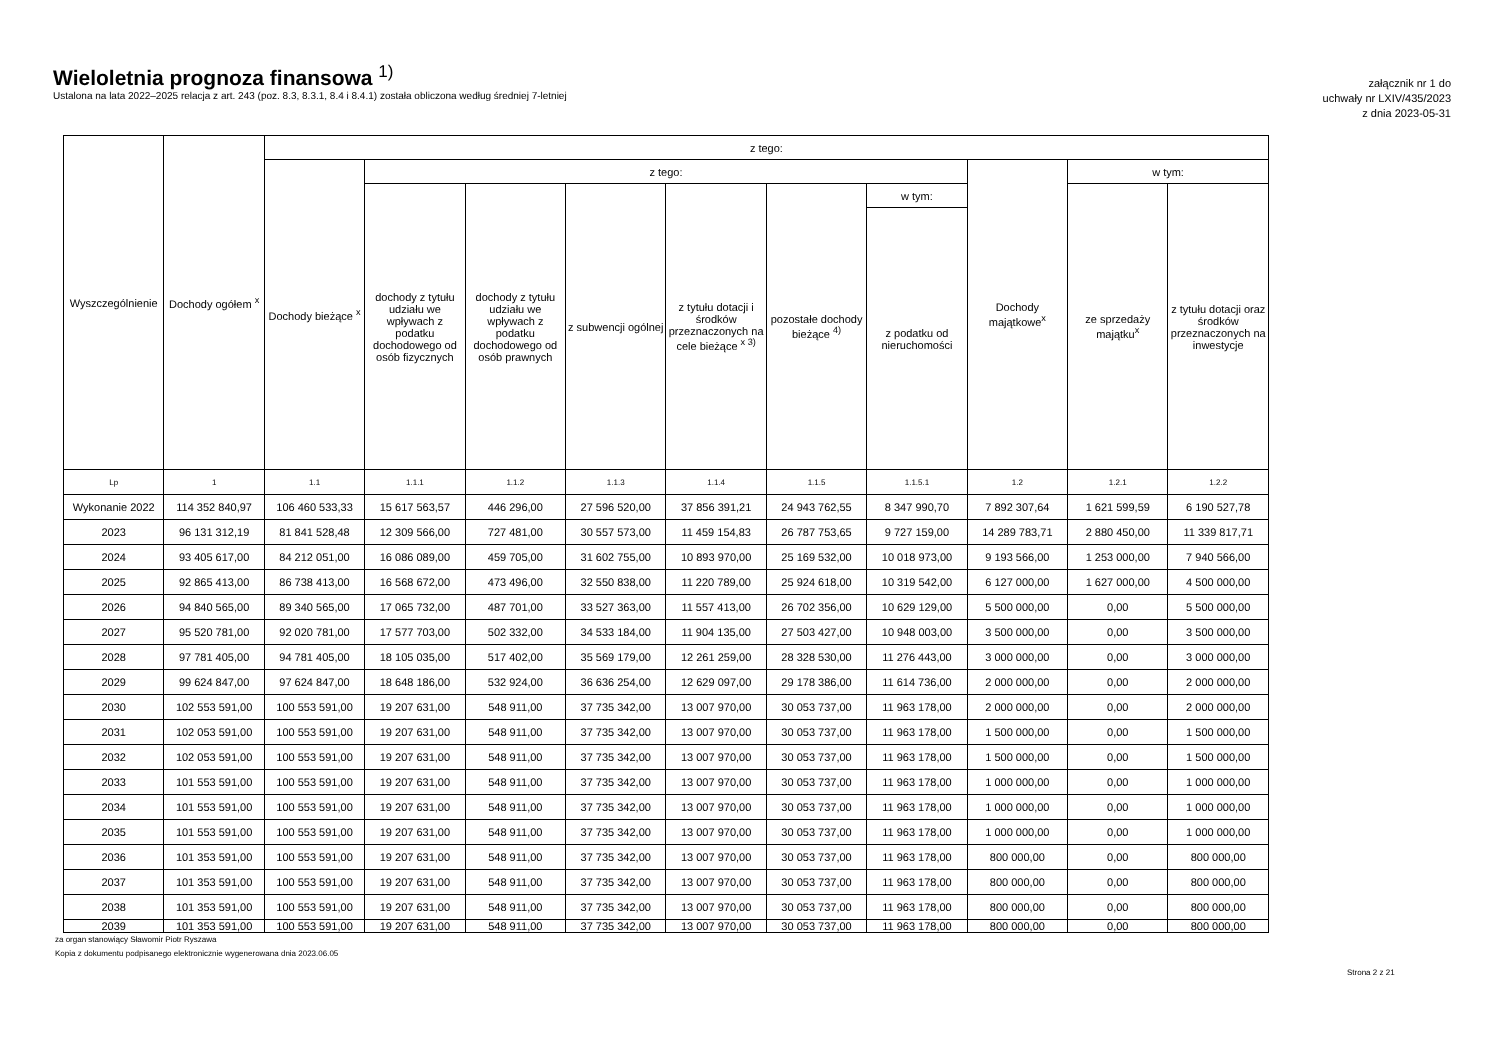Wieloletnia prognoza finansowa <sup>1)</sup>
Ustalona na lata 2022–2025 relacja z art. 243 (poz. 8.3, 8.3.1, 8.4 i 8.4.1) została obliczona według średniej 7-letniej
załącznik nr 1 do
uchwały nr LXIV/435/2023
z dnia 2023-05-31
| Wyszczególnienie | Dochody ogółem <sup>x</sup> | z tego: | | | | | | | | | |
| --- | --- | --- | --- | --- | --- | --- | --- | --- | --- | --- | --- |
| | | Dochody bieżące <sup>x</sup> | z tego: | | | | | | Dochody majątkowe<sup>x</sup> | w tym: | |
| | | | dochody z tytułu udziału we wpływach z podatku dochodowego od osób fizycznych | dochody z tytułu udziału we wpływach z podatku dochodowego od osób prawnych | z subwencji ogólnej | z tytułu dotacji i środków przeznaczonych na cele bieżące <sup>x 3)</sup> | pozostałe dochody bieżące <sup>4)</sup> | w tym: | | ze sprzedaży majątku<sup>x</sup> | z tytułu dotacji oraz środków przeznaczonych na inwestycje |
| | | | | | | | | z podatku od nieruchomości | | | |
| Lp | 1 | 1.1 | 1.1.1 | 1.1.2 | 1.1.3 | 1.1.4 | 1.1.5 | 1.1.5.1 | 1.2 | 1.2.1 | 1.2.2 |
| Wykonanie 2022 | 114 352 840,97 | 106 460 533,33 | 15 617 563,57 | 446 296,00 | 27 596 520,00 | 37 856 391,21 | 24 943 762,55 | 8 347 990,70 | 7 892 307,64 | 1 621 599,59 | 6 190 527,78 |
| 2023 | 96 131 312,19 | 81 841 528,48 | 12 309 566,00 | 727 481,00 | 30 557 573,00 | 11 459 154,83 | 26 787 753,65 | 9 727 159,00 | 14 289 783,71 | 2 880 450,00 | 11 339 817,71 |
| 2024 | 93 405 617,00 | 84 212 051,00 | 16 086 089,00 | 459 705,00 | 31 602 755,00 | 10 893 970,00 | 25 169 532,00 | 10 018 973,00 | 9 193 566,00 | 1 253 000,00 | 7 940 566,00 |
| 2025 | 92 865 413,00 | 86 738 413,00 | 16 568 672,00 | 473 496,00 | 32 550 838,00 | 11 220 789,00 | 25 924 618,00 | 10 319 542,00 | 6 127 000,00 | 1 627 000,00 | 4 500 000,00 |
| 2026 | 94 840 565,00 | 89 340 565,00 | 17 065 732,00 | 487 701,00 | 33 527 363,00 | 11 557 413,00 | 26 702 356,00 | 10 629 129,00 | 5 500 000,00 | 0,00 | 5 500 000,00 |
| 2027 | 95 520 781,00 | 92 020 781,00 | 17 577 703,00 | 502 332,00 | 34 533 184,00 | 11 904 135,00 | 27 503 427,00 | 10 948 003,00 | 3 500 000,00 | 0,00 | 3 500 000,00 |
| 2028 | 97 781 405,00 | 94 781 405,00 | 18 105 035,00 | 517 402,00 | 35 569 179,00 | 12 261 259,00 | 28 328 530,00 | 11 276 443,00 | 3 000 000,00 | 0,00 | 3 000 000,00 |
| 2029 | 99 624 847,00 | 97 624 847,00 | 18 648 186,00 | 532 924,00 | 36 636 254,00 | 12 629 097,00 | 29 178 386,00 | 11 614 736,00 | 2 000 000,00 | 0,00 | 2 000 000,00 |
| 2030 | 102 553 591,00 | 100 553 591,00 | 19 207 631,00 | 548 911,00 | 37 735 342,00 | 13 007 970,00 | 30 053 737,00 | 11 963 178,00 | 2 000 000,00 | 0,00 | 2 000 000,00 |
| 2031 | 102 053 591,00 | 100 553 591,00 | 19 207 631,00 | 548 911,00 | 37 735 342,00 | 13 007 970,00 | 30 053 737,00 | 11 963 178,00 | 1 500 000,00 | 0,00 | 1 500 000,00 |
| 2032 | 102 053 591,00 | 100 553 591,00 | 19 207 631,00 | 548 911,00 | 37 735 342,00 | 13 007 970,00 | 30 053 737,00 | 11 963 178,00 | 1 500 000,00 | 0,00 | 1 500 000,00 |
| 2033 | 101 553 591,00 | 100 553 591,00 | 19 207 631,00 | 548 911,00 | 37 735 342,00 | 13 007 970,00 | 30 053 737,00 | 11 963 178,00 | 1 000 000,00 | 0,00 | 1 000 000,00 |
| 2034 | 101 553 591,00 | 100 553 591,00 | 19 207 631,00 | 548 911,00 | 37 735 342,00 | 13 007 970,00 | 30 053 737,00 | 11 963 178,00 | 1 000 000,00 | 0,00 | 1 000 000,00 |
| 2035 | 101 553 591,00 | 100 553 591,00 | 19 207 631,00 | 548 911,00 | 37 735 342,00 | 13 007 970,00 | 30 053 737,00 | 11 963 178,00 | 1 000 000,00 | 0,00 | 1 000 000,00 |
| 2036 | 101 353 591,00 | 100 553 591,00 | 19 207 631,00 | 548 911,00 | 37 735 342,00 | 13 007 970,00 | 30 053 737,00 | 11 963 178,00 | 800 000,00 | 0,00 | 800 000,00 |
| 2037 | 101 353 591,00 | 100 553 591,00 | 19 207 631,00 | 548 911,00 | 37 735 342,00 | 13 007 970,00 | 30 053 737,00 | 11 963 178,00 | 800 000,00 | 0,00 | 800 000,00 |
| 2038 | 101 353 591,00 | 100 553 591,00 | 19 207 631,00 | 548 911,00 | 37 735 342,00 | 13 007 970,00 | 30 053 737,00 | 11 963 178,00 | 800 000,00 | 0,00 | 800 000,00 |
| 2039 | 101 353 591,00 | 100 553 591,00 | 19 207 631,00 | 548 911,00 | 37 735 342,00 | 13 007 970,00 | 30 053 737,00 | 11 963 178,00 | 800 000,00 | 0,00 | 800 000,00 |
za organ stanowiący Sławomir Piotr Ryszawa
Kopia z dokumentu podpisanego elektronicznie wygenerowana dnia 2023.06.05
Strona 2 z 21